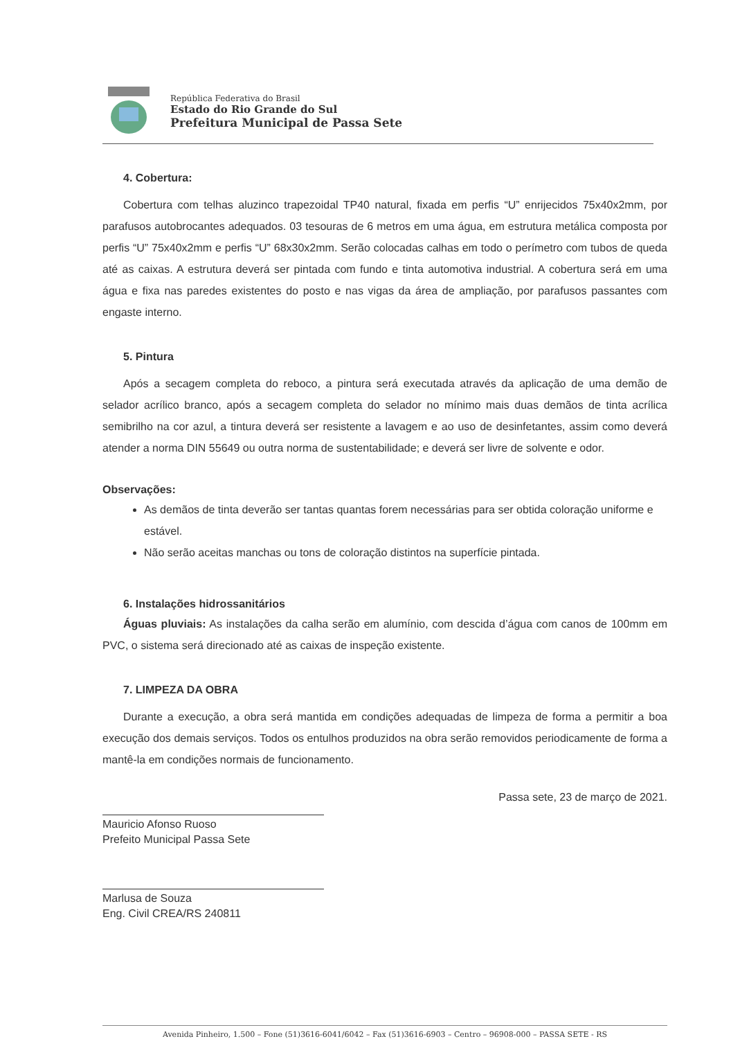República Federativa do Brasil
Estado do Rio Grande do Sul
Prefeitura Municipal de Passa Sete
4. Cobertura:
Cobertura com telhas aluzinco trapezoidal TP40 natural, fixada em perfis “U” enrijecidos 75x40x2mm, por parafusos autobrocantes adequados. 03 tesouras de 6 metros em uma água, em estrutura metálica composta por perfis “U” 75x40x2mm e perfis “U” 68x30x2mm. Serão colocadas calhas em todo o perímetro com tubos de queda até as caixas. A estrutura deverá ser pintada com fundo e tinta automotiva industrial. A cobertura será em uma água e fixa nas paredes existentes do posto e nas vigas da área de ampliação, por parafusos passantes com engaste interno.
5. Pintura
Após a secagem completa do reboco, a pintura será executada através da aplicação de uma demão de selador acrílico branco, após a secagem completa do selador no mínimo mais duas demãos de tinta acrílica semibrilho na cor azul, a tintura deverá ser resistente a lavagem e ao uso de desinfetantes, assim como deverá atender a norma DIN 55649 ou outra norma de sustentabilidade; e deverá ser livre de solvente e odor.
Observações:
As demãos de tinta deverão ser tantas quantas forem necessárias para ser obtida coloração uniforme e estável.
Não serão aceitas manchas ou tons de coloração distintos na superfície pintada.
6. Instalações hidrossanitários
Águas pluviais: As instalações da calha serão em alumínio, com descida d’água com canos de 100mm em PVC, o sistema será direcionado até as caixas de inspeção existente.
7. LIMPEZA DA OBRA
Durante a execução, a obra será mantida em condições adequadas de limpeza de forma a permitir a boa execução dos demais serviços. Todos os entulhos produzidos na obra serão removidos periodicamente de forma a mantê-la em condições normais de funcionamento.
Passa sete, 23 de março de 2021.
Mauricio Afonso Ruoso
Prefeito Municipal Passa Sete
Marlusa de Souza
Eng. Civil CREA/RS 240811
Avenida Pinheiro, 1.500 – Fone (51)3616-6041/6042 – Fax (51)3616-6903 – Centro – 96908-000 – PASSA SETE - RS